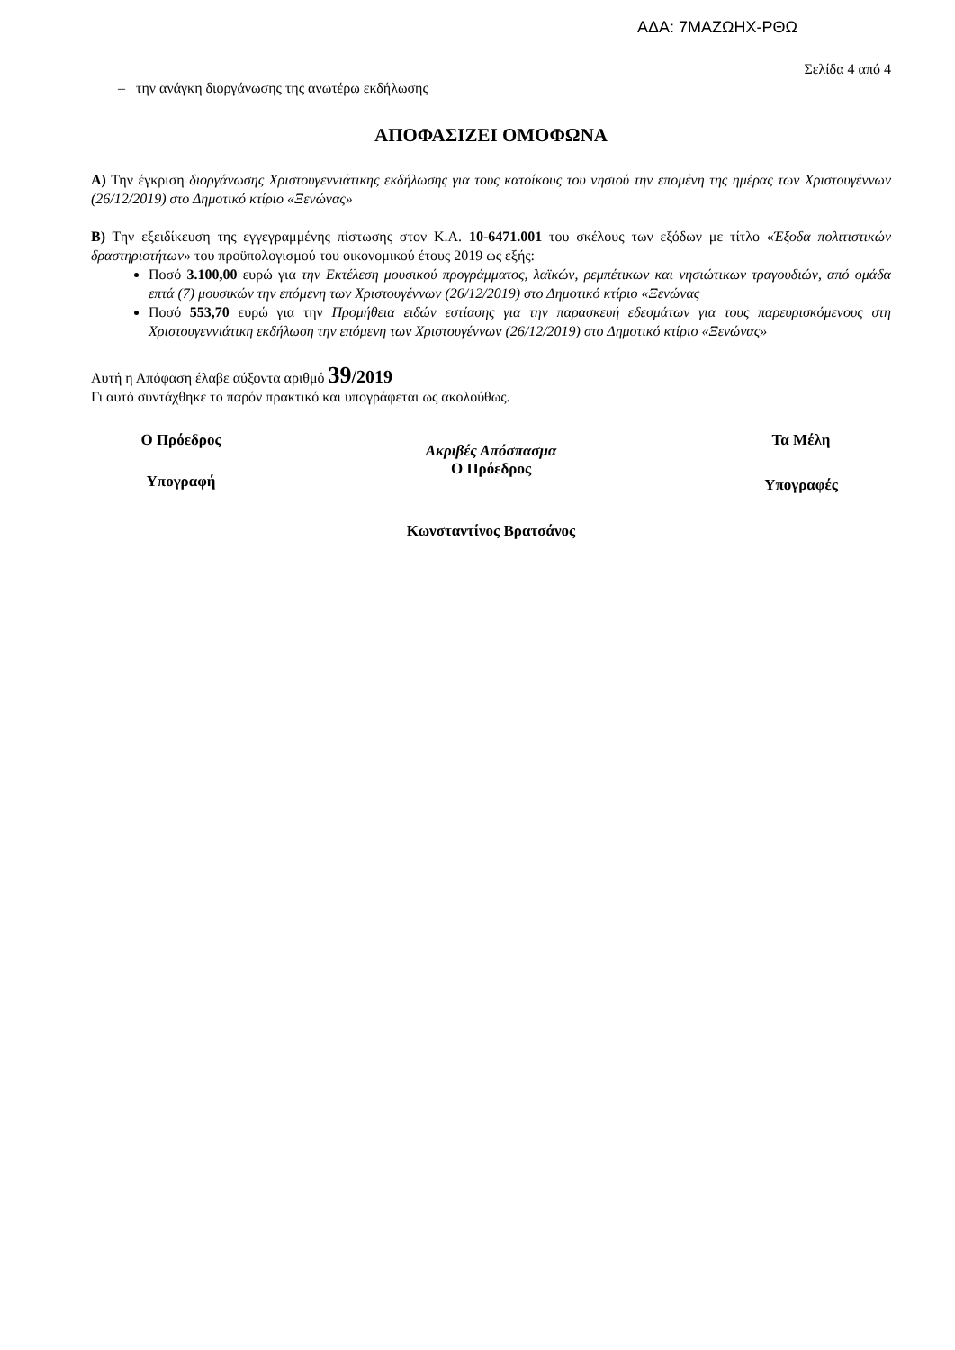ΑΔΑ: 7ΜΑΖΩΗΧ-ΡΘΩ
Σελίδα 4 από 4
– την ανάγκη διοργάνωσης της ανωτέρω εκδήλωσης
ΑΠΟΦΑΣΙΖΕΙ ΟΜΟΦΩΝΑ
Α) Την έγκριση διοργάνωσης Χριστουγεννιάτικης εκδήλωσης για τους κατοίκους του νησιού την επομένη της ημέρας των Χριστουγέννων (26/12/2019) στο Δημοτικό κτίριο «Ξενώνας»
Β) Την εξειδίκευση της εγγεγραμμένης πίστωσης στον Κ.Α. 10-6471.001 του σκέλους των εξόδων με τίτλο «Έξοδα πολιτιστικών δραστηριοτήτων» του προϋπολογισμού του οικονομικού έτους 2019 ως εξής:
Ποσό 3.100,00 ευρώ για την Εκτέλεση μουσικού προγράμματος, λαϊκών, ρεμπέτικων και νησιώτικων τραγουδιών, από ομάδα επτά (7) μουσικών την επόμενη των Χριστουγέννων (26/12/2019) στο Δημοτικό κτίριο «Ξενώνας
Ποσό 553,70 ευρώ για την Προμήθεια ειδών εστίασης για την παρασκευή εδεσμάτων για τους παρευρισκόμενους στη Χριστουγεννιάτικη εκδήλωση την επόμενη των Χριστουγέννων (26/12/2019) στο Δημοτικό κτίριο «Ξενώνας»
Αυτή η Απόφαση έλαβε αύξοντα αριθμό 39/2019
Γι αυτό συντάχθηκε το παρόν πρακτικό και υπογράφεται ως ακολούθως.
Ο Πρόεδρος
Υπογραφή
Ακριβές Απόσπασμα
Ο Πρόεδρος
Τα Μέλη
Υπογραφές
Κωνσταντίνος Βρατσάνος